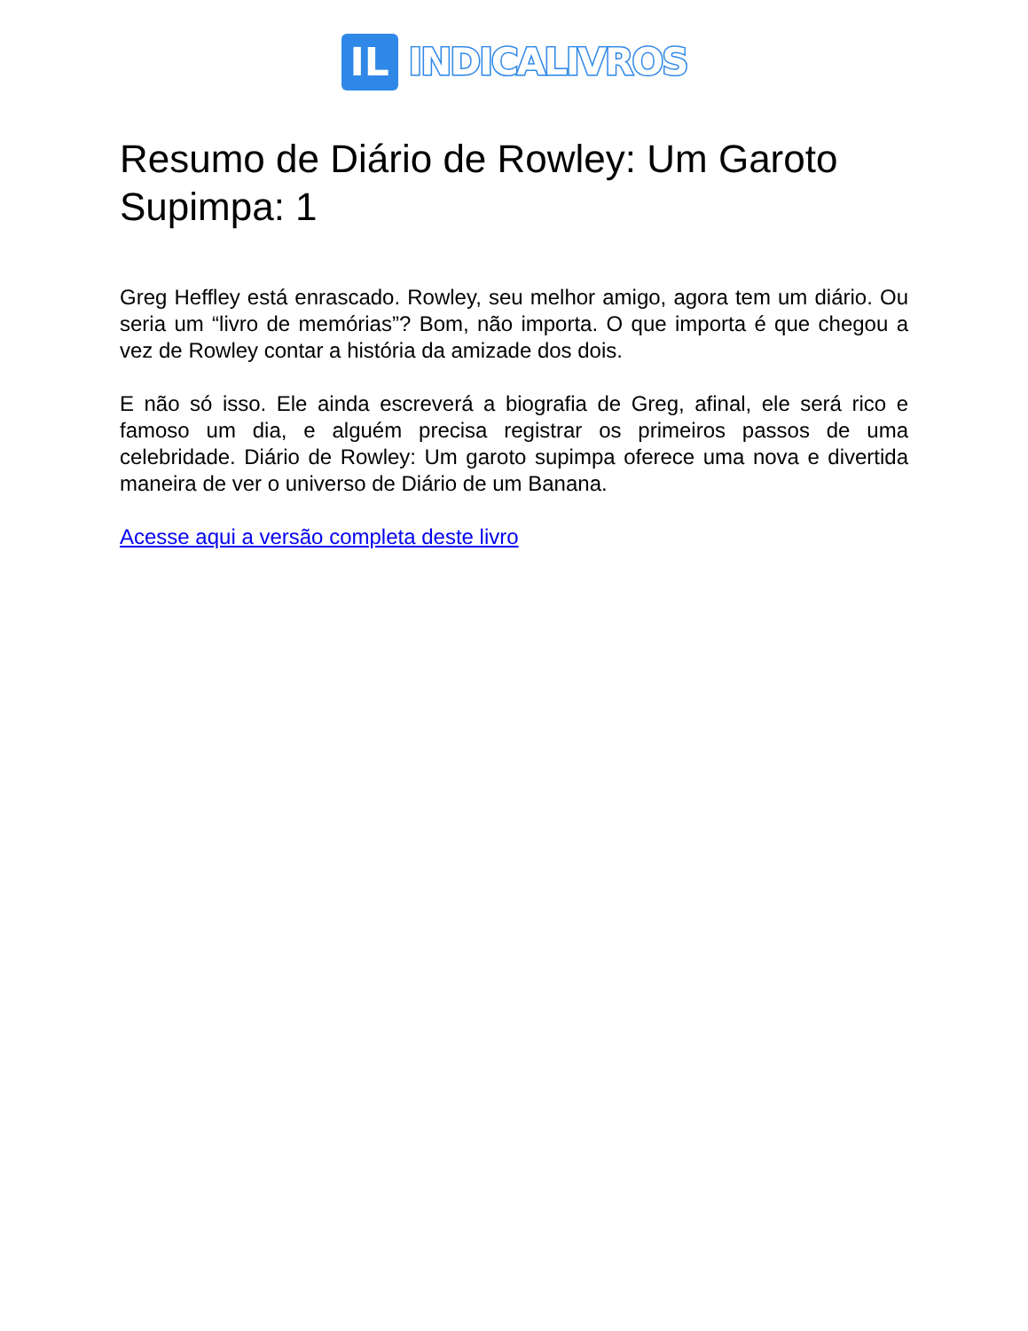IL
INDICALIVROS
Resumo de Diário de Rowley: Um Garoto Supimpa: 1
Greg Heffley está enrascado. Rowley, seu melhor amigo, agora tem um diário. Ou seria um “livro de memórias”? Bom, não importa. O que importa é que chegou a vez de Rowley contar a história da amizade dos dois.
E não só isso. Ele ainda escreverá a biografia de Greg, afinal, ele será rico e famoso um dia, e alguém precisa registrar os primeiros passos de uma celebridade. Diário de Rowley: Um garoto supimpa oferece uma nova e divertida maneira de ver o universo de Diário de um Banana.
Acesse aqui a versão completa deste livro